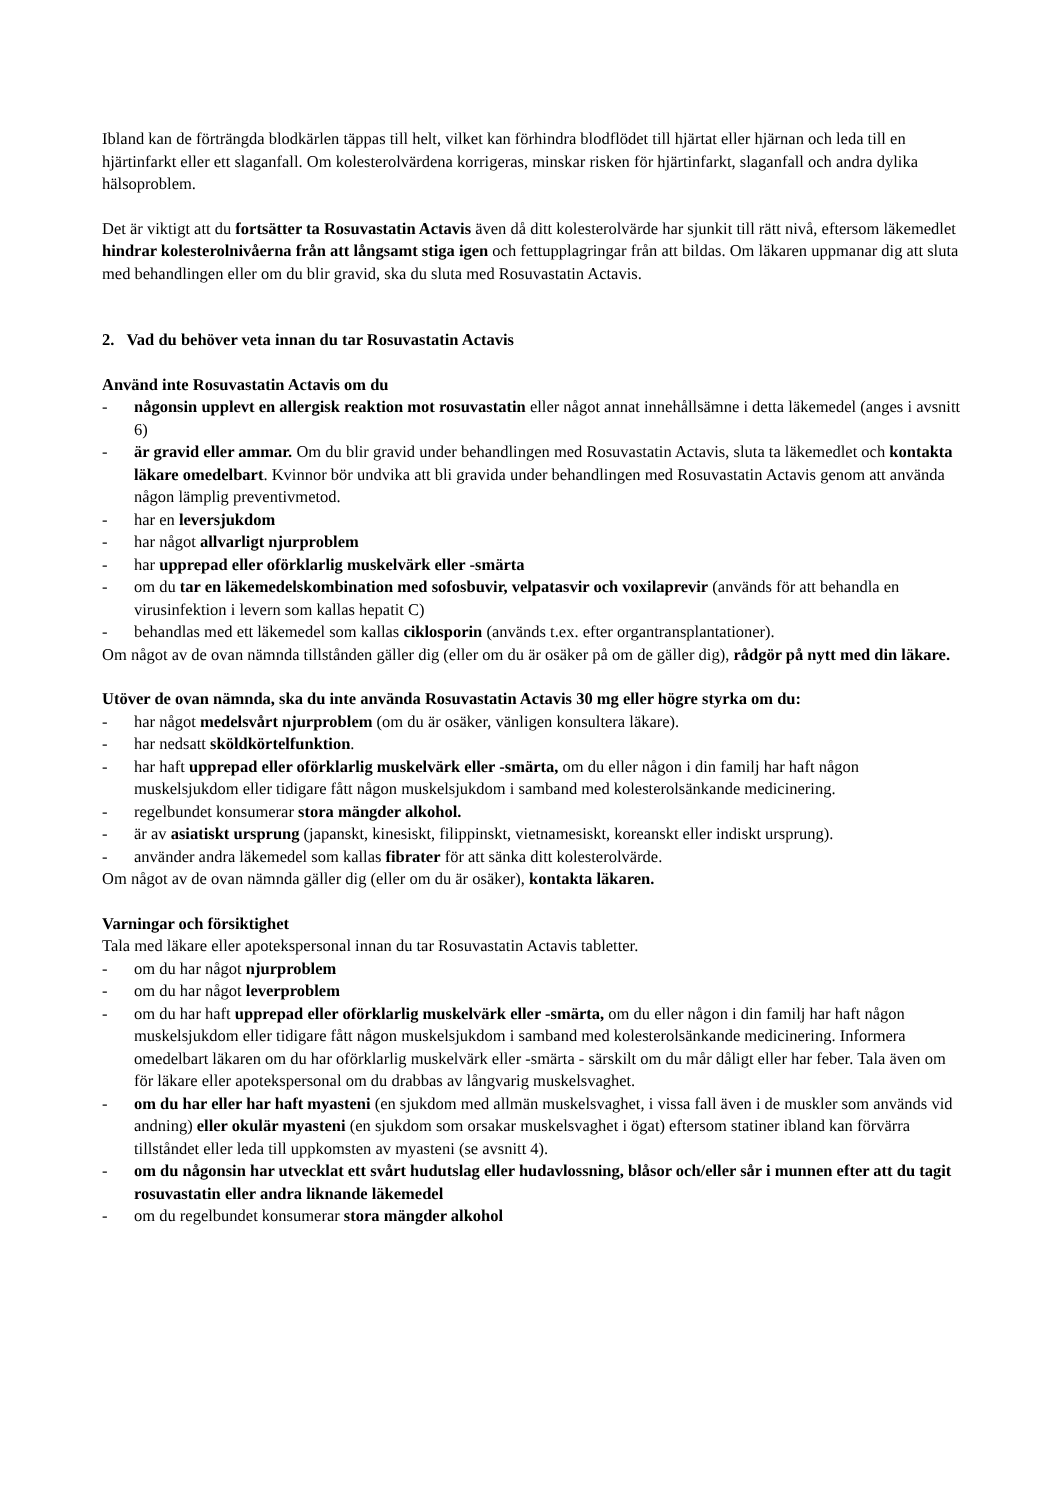Ibland kan de förträngda blodkärlen täppas till helt, vilket kan förhindra blodflödet till hjärtat eller hjärnan och leda till en hjärtinfarkt eller ett slaganfall. Om kolesterolvärdena korrigeras, minskar risken för hjärtinfarkt, slaganfall och andra dylika hälsoproblem.
Det är viktigt att du fortsätter ta Rosuvastatin Actavis även då ditt kolesterolvärde har sjunkit till rätt nivå, eftersom läkemedlet hindrar kolesterolnivåerna från att långsamt stiga igen och fettupplagringar från att bildas. Om läkaren uppmanar dig att sluta med behandlingen eller om du blir gravid, ska du sluta med Rosuvastatin Actavis.
2. Vad du behöver veta innan du tar Rosuvastatin Actavis
Använd inte Rosuvastatin Actavis om du
- någonsin upplevt en allergisk reaktion mot rosuvastatin eller något annat innehållsämne i detta läkemedel (anges i avsnitt 6)
- är gravid eller ammar. Om du blir gravid under behandlingen med Rosuvastatin Actavis, sluta ta läkemedlet och kontakta läkare omedelbart. Kvinnor bör undvika att bli gravida under behandlingen med Rosuvastatin Actavis genom att använda någon lämplig preventivmetod.
- har en leversjukdom
- har något allvarligt njurproblem
- har upprepad eller oförklarlig muskelvärk eller -smärta
- om du tar en läkemedelskombination med sofosbuvir, velpatasvir och voxilaprevir (används för att behandla en virusinfektion i levern som kallas hepatit C)
- behandlas med ett läkemedel som kallas ciklosporin (används t.ex. efter organtransplantationer).
Om något av de ovan nämnda tillstånden gäller dig (eller om du är osäker på om de gäller dig), rådgör på nytt med din läkare.
Utöver de ovan nämnda, ska du inte använda Rosuvastatin Actavis 30 mg eller högre styrka om du:
- har något medelsvårt njurproblem (om du är osäker, vänligen konsultera läkare).
- har nedsatt sköldkörtelfunktion.
- har haft upprepad eller oförklarlig muskelvärk eller -smärta, om du eller någon i din familj har haft någon muskelsjukdom eller tidigare fått någon muskelsjukdom i samband med kolesterolsänkande medicinering.
- regelbundet konsumerar stora mängder alkohol.
- är av asiatiskt ursprung (japanskt, kinesiskt, filippinskt, vietnamesiskt, koreanskt eller indiskt ursprung).
- använder andra läkemedel som kallas fibrater för att sänka ditt kolesterolvärde.
Om något av de ovan nämnda gäller dig (eller om du är osäker), kontakta läkaren.
Varningar och försiktighet
Tala med läkare eller apotekspersonal innan du tar Rosuvastatin Actavis tabletter.
- om du har något njurproblem
- om du har något leverproblem
- om du har haft upprepad eller oförklarlig muskelvärk eller -smärta, om du eller någon i din familj har haft någon muskelsjukdom eller tidigare fått någon muskelsjukdom i samband med kolesterolsänkande medicinering. Informera omedelbart läkaren om du har oförklarlig muskelvärk eller -smärta - särskilt om du mår dåligt eller har feber. Tala även om för läkare eller apotekspersonal om du drabbas av långvarig muskelsvaghet.
- om du har eller har haft myasteni (en sjukdom med allmän muskelsvaghet, i vissa fall även i de muskler som används vid andning) eller okulär myasteni (en sjukdom som orsakar muskelsvaghet i ögat) eftersom statiner ibland kan förvärra tillståndet eller leda till uppkomsten av myasteni (se avsnitt 4).
- om du någonsin har utvecklat ett svårt hudutslag eller hudavlossning, blåsor och/eller sår i munnen efter att du tagit rosuvastatin eller andra liknande läkemedel
- om du regelbundet konsumerar stora mängder alkohol